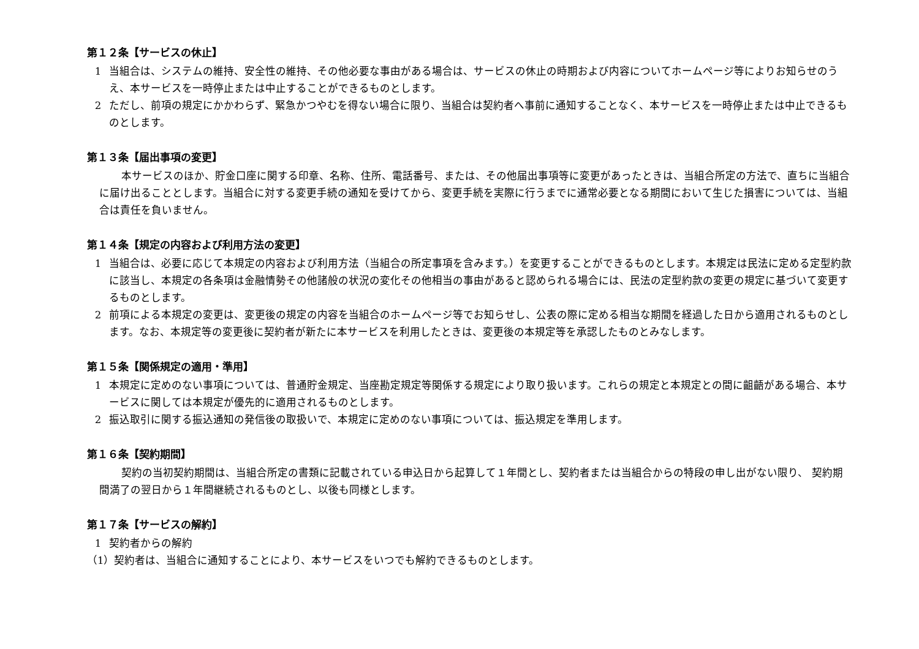第１２条【サービスの休止】
1 当組合は、システムの維持、安全性の維持、その他必要な事由がある場合は、サービスの休止の時期および内容についてホームページ等によりお知らせのうえ、本サービスを一時停止または中止することができるものとします。
2 ただし、前項の規定にかかわらず、緊急かつやむを得ない場合に限り、当組合は契約者へ事前に通知することなく、本サービスを一時停止または中止できるものとします。
第１３条【届出事項の変更】
本サービスのほか、貯金口座に関する印章、名称、住所、電話番号、または、その他届出事項等に変更があったときは、当組合所定の方法で、直ちに当組合に届け出ることとします。当組合に対する変更手続の通知を受けてから、変更手続を実際に行うまでに通常必要となる期間において生じた損害については、当組合は責任を負いません。
第１４条【規定の内容および利用方法の変更】
1 当組合は、必要に応じて本規定の内容および利用方法（当組合の所定事項を含みます。）を変更することができるものとします。本規定は民法に定める定型約款に該当し、本規定の各条項は金融情勢その他諸般の状況の変化その他相当の事由があると認められる場合には、民法の定型約款の変更の規定に基づいて変更するものとします。
2 前項による本規定の変更は、変更後の規定の内容を当組合のホームページ等でお知らせし、公表の際に定める相当な期間を経過した日から適用されるものとします。なお、本規定等の変更後に契約者が新たに本サービスを利用したときは、変更後の本規定等を承認したものとみなします。
第１５条【関係規定の適用・準用】
1 本規定に定めのない事項については、普通貯金規定、当座勘定規定等関係する規定により取り扱います。これらの規定と本規定との間に齟齬がある場合、本サービスに関しては本規定が優先的に適用されるものとします。
2 振込取引に関する振込通知の発信後の取扱いで、本規定に定めのない事項については、振込規定を準用します。
第１６条【契約期間】
契約の当初契約期間は、当組合所定の書類に記載されている申込日から起算して１年間とし、契約者または当組合からの特段の申し出がない限り、 契約期間満了の翌日から１年間継続されるものとし、以後も同様とします。
第１７条【サービスの解約】
1 契約者からの解約
（1）契約者は、当組合に通知することにより、本サービスをいつでも解約できるものとします。